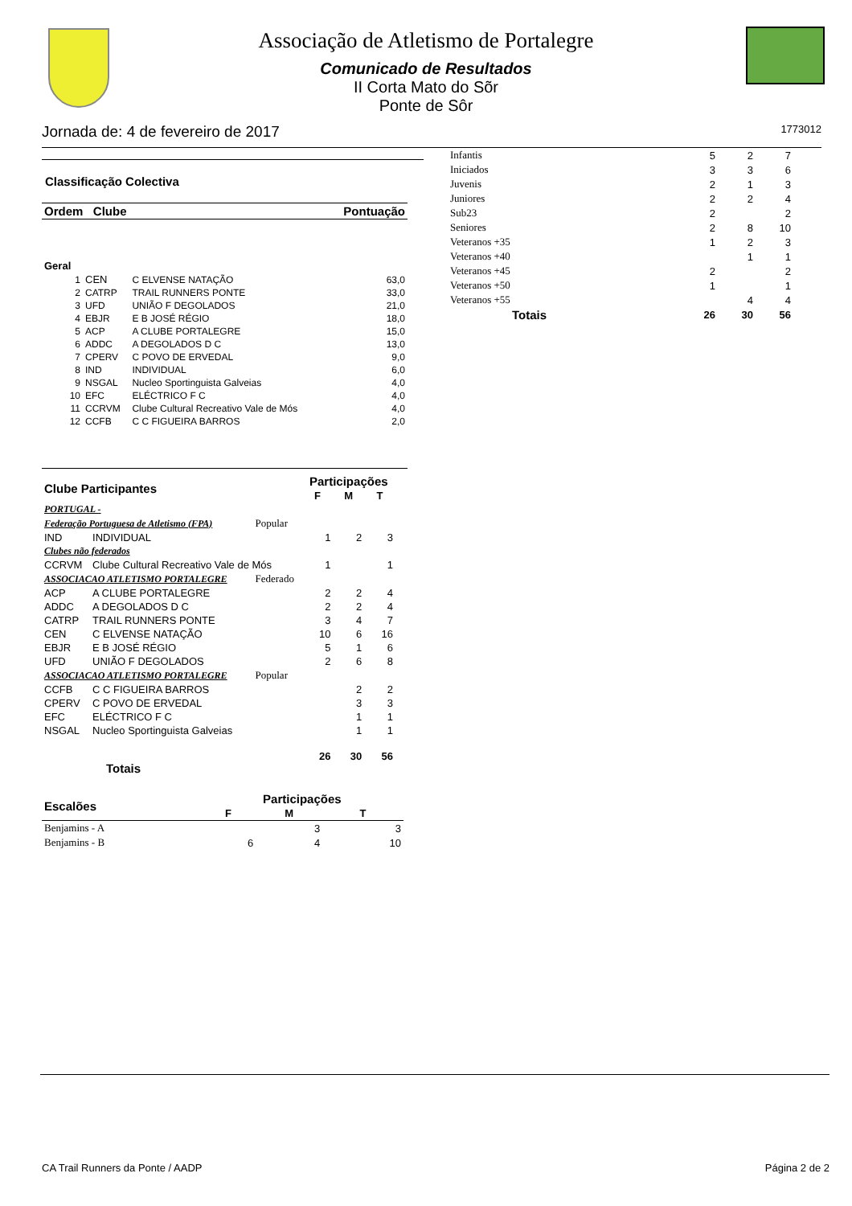Associação de Atletismo de Portalegre
Comunicado de Resultados
II Corta Mato do Sõr
Ponte de Sôr
Jornada de: 4 de fevereiro de 2017 1773012
Classificação Colectiva
| Ordem Clube | | | Pontuação |
| --- | --- | --- | --- |
| Geral | | | |
| 1 | CEN | C ELVENSE NATAÇÃO | 63,0 |
| 2 | CATRP | TRAIL RUNNERS PONTE | 33,0 |
| 3 | UFD | UNIÃO F DEGOLADOS | 21,0 |
| 4 | EBJR | E B JOSÉ RÉGIO | 18,0 |
| 5 | ACP | A CLUBE PORTALEGRE | 15,0 |
| 6 | ADDC | A DEGOLADOS D C | 13,0 |
| 7 | CPERV | C POVO DE ERVEDAL | 9,0 |
| 8 | IND | INDIVIDUAL | 6,0 |
| 9 | NSGAL | Nucleo Sportinguista Galveias | 4,0 |
| 10 | EFC | ELÉCTRICO F C | 4,0 |
| 11 | CCRVM | Clube Cultural Recreativo Vale de Mós | 4,0 |
| 12 | CCFB | C C FIGUEIRA BARROS | 2,0 |
| Clube Participantes | | | Participações | | |
| --- | --- | --- | --- | --- | --- |
| | | | F | M | T |
| PORTUGAL - | | | | | |
| Federação Portuguesa de Atletismo (FPA) | | Popular | | | |
| IND | INDIVIDUAL | | 1 | 2 | 3 |
| Clubes não federados | | | | | |
| CCRVM | Clube Cultural Recreativo Vale de Mós | | 1 | | 1 |
| ASSOCIACAO ATLETISMO PORTALEGRE | | Federado | | | |
| ACP | A CLUBE PORTALEGRE | | 2 | 2 | 4 |
| ADDC | A DEGOLADOS D C | | 2 | 2 | 4 |
| CATRP | TRAIL RUNNERS PONTE | | 3 | 4 | 7 |
| CEN | C ELVENSE NATAÇÃO | | 10 | 6 | 16 |
| EBJR | E B JOSÉ RÉGIO | | 5 | 1 | 6 |
| UFD | UNIÃO F DEGOLADOS | | 2 | 6 | 8 |
| ASSOCIACAO ATLETISMO PORTALEGRE | | Popular | | | |
| CCFB | C C FIGUEIRA BARROS | | | 2 | 2 |
| CPERV | C POVO DE ERVEDAL | | | 3 | 3 |
| EFC | ELÉCTRICO F C | | | 1 | 1 |
| NSGAL | Nucleo Sportinguista Galveias | | | 1 | 1 |
| Totais | | | 26 | 30 | 56 |
| Escalões | Participações | | |
| --- | --- | --- | --- |
| | F | M | T |
| Benjamins - A | | 3 | 3 |
| Benjamins - B | 6 | 4 | 10 |
| Infantis | 5 | 2 | 7 |
| Iniciados | 3 | 3 | 6 |
| Juvenis | 2 | 1 | 3 |
| Juniores | 2 | 2 | 4 |
| Sub23 | 2 | | 2 |
| Seniores | 2 | 8 | 10 |
| Veteranos +35 | 1 | 2 | 3 |
| Veteranos +40 | | 1 | 1 |
| Veteranos +45 | 2 | | 2 |
| Veteranos +50 | 1 | | 1 |
| Veteranos +55 | | 4 | 4 |
| Totais | 26 | 30 | 56 |
CA Trail Runners da Ponte / AADP Página 2 de 2